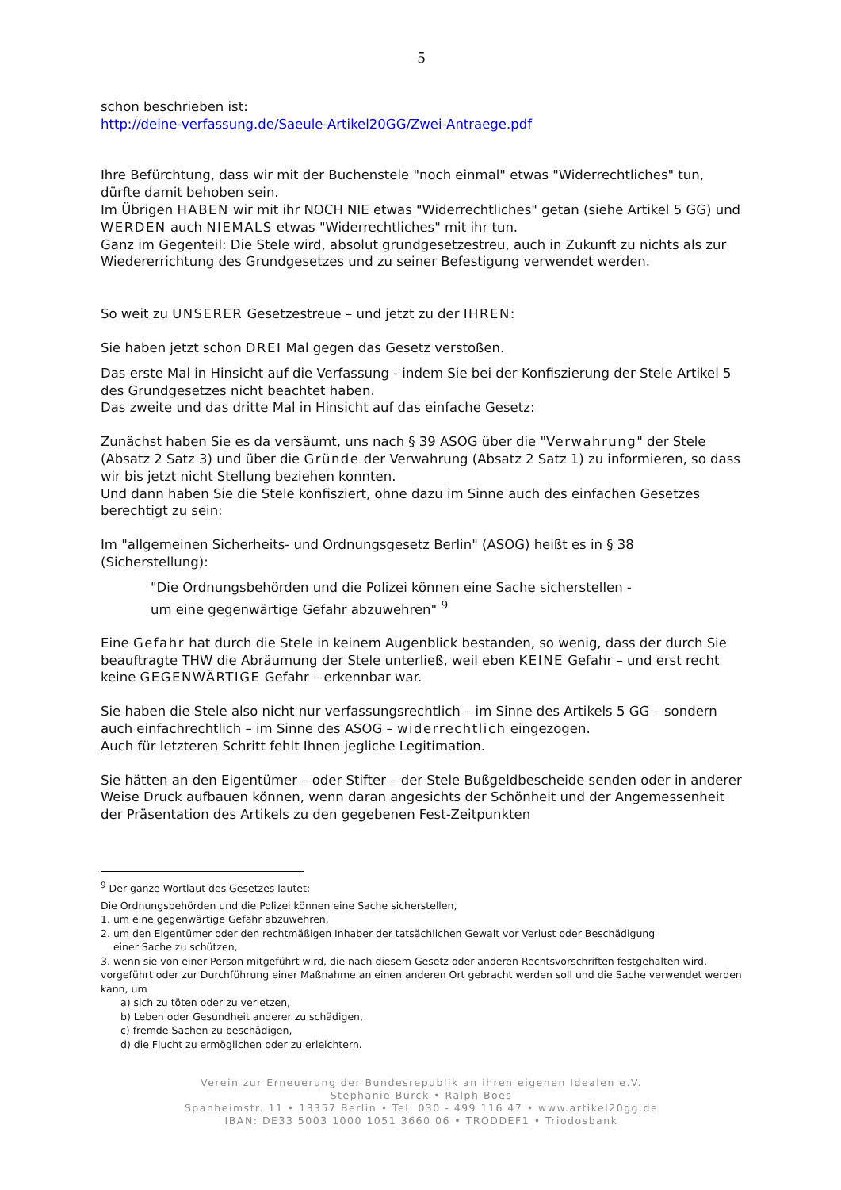5
schon beschrieben ist:
http://deine-verfassung.de/Saeule-Artikel20GG/Zwei-Antraege.pdf
Ihre Befürchtung, dass wir mit der Buchenstele "noch einmal" etwas "Widerrechtliches" tun, dürfte damit behoben sein.
Im Übrigen HABEN wir mit ihr NOCH NIE etwas "Widerrechtliches" getan (siehe Artikel 5 GG) und WERDEN auch NIEMALS etwas "Widerrechtliches" mit ihr tun.
Ganz im Gegenteil: Die Stele wird, absolut grundgesetzestreu, auch in Zukunft zu nichts als zur Wiedererrichtung des Grundgesetzes und zu seiner Befestigung verwendet werden.
So weit zu UNSERER Gesetzestreue – und jetzt zu der IHREN:
Sie haben jetzt schon DREI Mal gegen das Gesetz verstoßen.
Das erste Mal in Hinsicht auf die Verfassung - indem Sie bei der Konfiszierung der Stele Artikel 5 des Grundgesetzes nicht beachtet haben.
Das zweite und das dritte Mal in Hinsicht auf das einfache Gesetz:
Zunächst haben Sie es da versäumt, uns nach § 39 ASOG über die "Verwahrung" der Stele (Absatz 2 Satz 3) und über die Gründe der Verwahrung (Absatz 2 Satz 1) zu informieren, so dass wir bis jetzt nicht Stellung beziehen konnten.
Und dann haben Sie die Stele konfisziert, ohne dazu im Sinne auch des einfachen Gesetzes berechtigt zu sein:
Im "allgemeinen Sicherheits- und Ordnungsgesetz Berlin" (ASOG) heißt es in § 38 (Sicherstellung):
"Die Ordnungsbehörden und die Polizei können eine Sache sicherstellen -
um eine gegenwärtige Gefahr abzuwehren" <sup>9</sup>
Eine Gefahr hat durch die Stele in keinem Augenblick bestanden, so wenig, dass der durch Sie beauftragte THW die Abräumung der Stele unterließ, weil eben KEINE Gefahr – und erst recht keine GEGENWÄRTIGE Gefahr – erkennbar war.
Sie haben die Stele also nicht nur verfassungsrechtlich – im Sinne des Artikels 5 GG – sondern auch einfachrechtlich – im Sinne des ASOG – widerrechtlich eingezogen.
Auch für letzteren Schritt fehlt Ihnen jegliche Legitimation.
Sie hätten an den Eigentümer – oder Stifter – der Stele Bußgeldbescheide senden oder in anderer Weise Druck aufbauen können, wenn daran angesichts der Schönheit und der Angemessenheit der Präsentation des Artikels zu den gegebenen Fest-Zeitpunkten
<sup>9</sup> Der ganze Wortlaut des Gesetzes lautet:
Die Ordnungsbehörden und die Polizei können eine Sache sicherstellen,
1. um eine gegenwärtige Gefahr abzuwehren,
2. um den Eigentümer oder den rechtmäßigen Inhaber der tatsächlichen Gewalt vor Verlust oder Beschädigung
einer Sache zu schützen,
3. wenn sie von einer Person mitgeführt wird, die nach diesem Gesetz oder anderen Rechtsvorschriften festgehalten wird, vorgeführt oder zur Durchführung einer Maßnahme an einen anderen Ort gebracht werden soll und die Sache verwendet werden kann, um
a) sich zu töten oder zu verletzen,
b) Leben oder Gesundheit anderer zu schädigen,
c) fremde Sachen zu beschädigen,
d) die Flucht zu ermöglichen oder zu erleichtern.
Verein zur Erneuerung der Bundesrepublik an ihren eigenen Idealen e.V.
Stephanie Burck • Ralph Boes
Spanheimstr. 11 • 13357 Berlin • Tel: 030 - 499 116 47 • www.artikel20gg.de
IBAN: DE33 5003 1000 1051 3660 06 • TRODDEF1 • Triodosbank